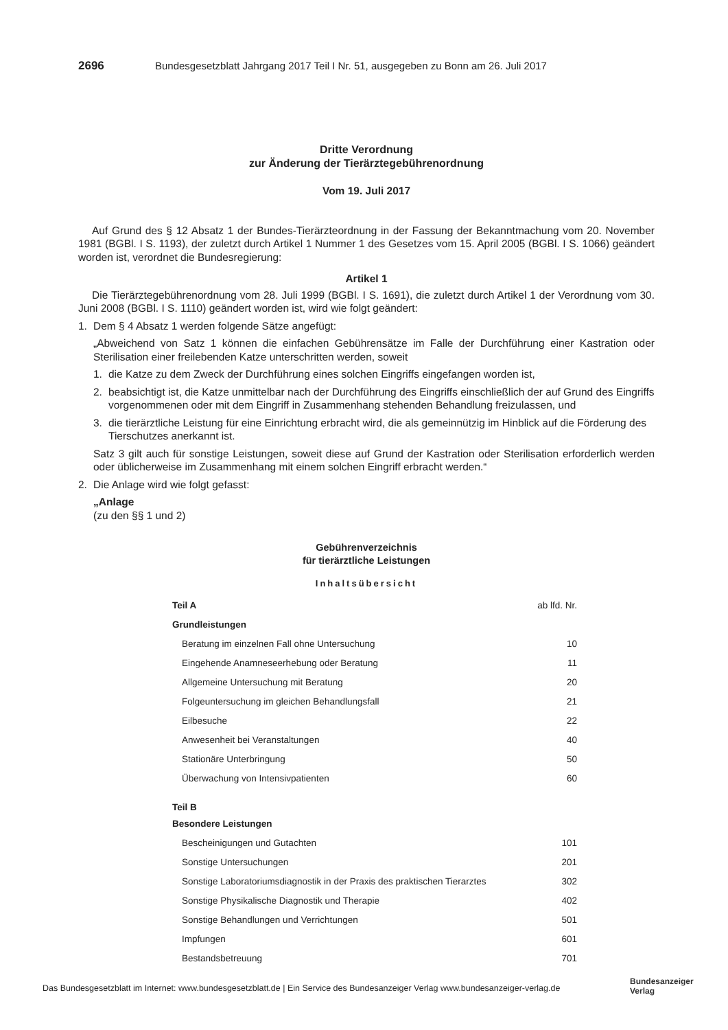2696 Bundesgesetzblatt Jahrgang 2017 Teil I Nr. 51, ausgegeben zu Bonn am 26. Juli 2017
Dritte Verordnung
zur Änderung der Tierärztegebührenordnung
Vom 19. Juli 2017
Auf Grund des § 12 Absatz 1 der Bundes-Tierärzteordnung in der Fassung der Bekanntmachung vom 20. November 1981 (BGBl. I S. 1193), der zuletzt durch Artikel 1 Nummer 1 des Gesetzes vom 15. April 2005 (BGBl. I S. 1066) geändert worden ist, verordnet die Bundesregierung:
Artikel 1
Die Tierärztegebührenordnung vom 28. Juli 1999 (BGBl. I S. 1691), die zuletzt durch Artikel 1 der Verordnung vom 30. Juni 2008 (BGBl. I S. 1110) geändert worden ist, wird wie folgt geändert:
1. Dem § 4 Absatz 1 werden folgende Sätze angefügt:
„Abweichend von Satz 1 können die einfachen Gebührensätze im Falle der Durchführung einer Kastration oder Sterilisation einer freilebenden Katze unterschritten werden, soweit
1. die Katze zu dem Zweck der Durchführung eines solchen Eingriffs eingefangen worden ist,
2. beabsichtigt ist, die Katze unmittelbar nach der Durchführung des Eingriffs einschließlich der auf Grund des Eingriffs vorgenommenen oder mit dem Eingriff in Zusammenhang stehenden Behandlung freizulassen, und
3. die tierärztliche Leistung für eine Einrichtung erbracht wird, die als gemeinnützig im Hinblick auf die Förderung des Tierschutzes anerkannt ist.
Satz 3 gilt auch für sonstige Leistungen, soweit diese auf Grund der Kastration oder Sterilisation erforderlich werden oder üblicherweise im Zusammenhang mit einem solchen Eingriff erbracht werden.“
2. Die Anlage wird wie folgt gefasst:
„Anlage
(zu den §§ 1 und 2)
Gebührenverzeichnis
für tierärztliche Leistungen
Inhaltsübersicht
| Teil A | ab lfd. Nr. |
| Grundleistungen | |
| Beratung im einzelnen Fall ohne Untersuchung | 10 |
| Eingehende Anamneseerhebung oder Beratung | 11 |
| Allgemeine Untersuchung mit Beratung | 20 |
| Folgeuntersuchung im gleichen Behandlungsfall | 21 |
| Eilbesuche | 22 |
| Anwesenheit bei Veranstaltungen | 40 |
| Stationäre Unterbringung | 50 |
| Überwachung von Intensivpatienten | 60 |
| Teil B | |
| Besondere Leistungen | |
| Bescheinigungen und Gutachten | 101 |
| Sonstige Untersuchungen | 201 |
| Sonstige Laboratoriumsdiagnostik in der Praxis des praktischen Tierarztes | 302 |
| Sonstige Physikalische Diagnostik und Therapie | 402 |
| Sonstige Behandlungen und Verrichtungen | 501 |
| Impfungen | 601 |
| Bestandsbetreuung | 701 |
Das Bundesgesetzblatt im Internet: www.bundesgesetzblatt.de | Ein Service des Bundesanzeiger Verlag www.bundesanzeiger-verlag.de
Bundesanzeiger
Verlag